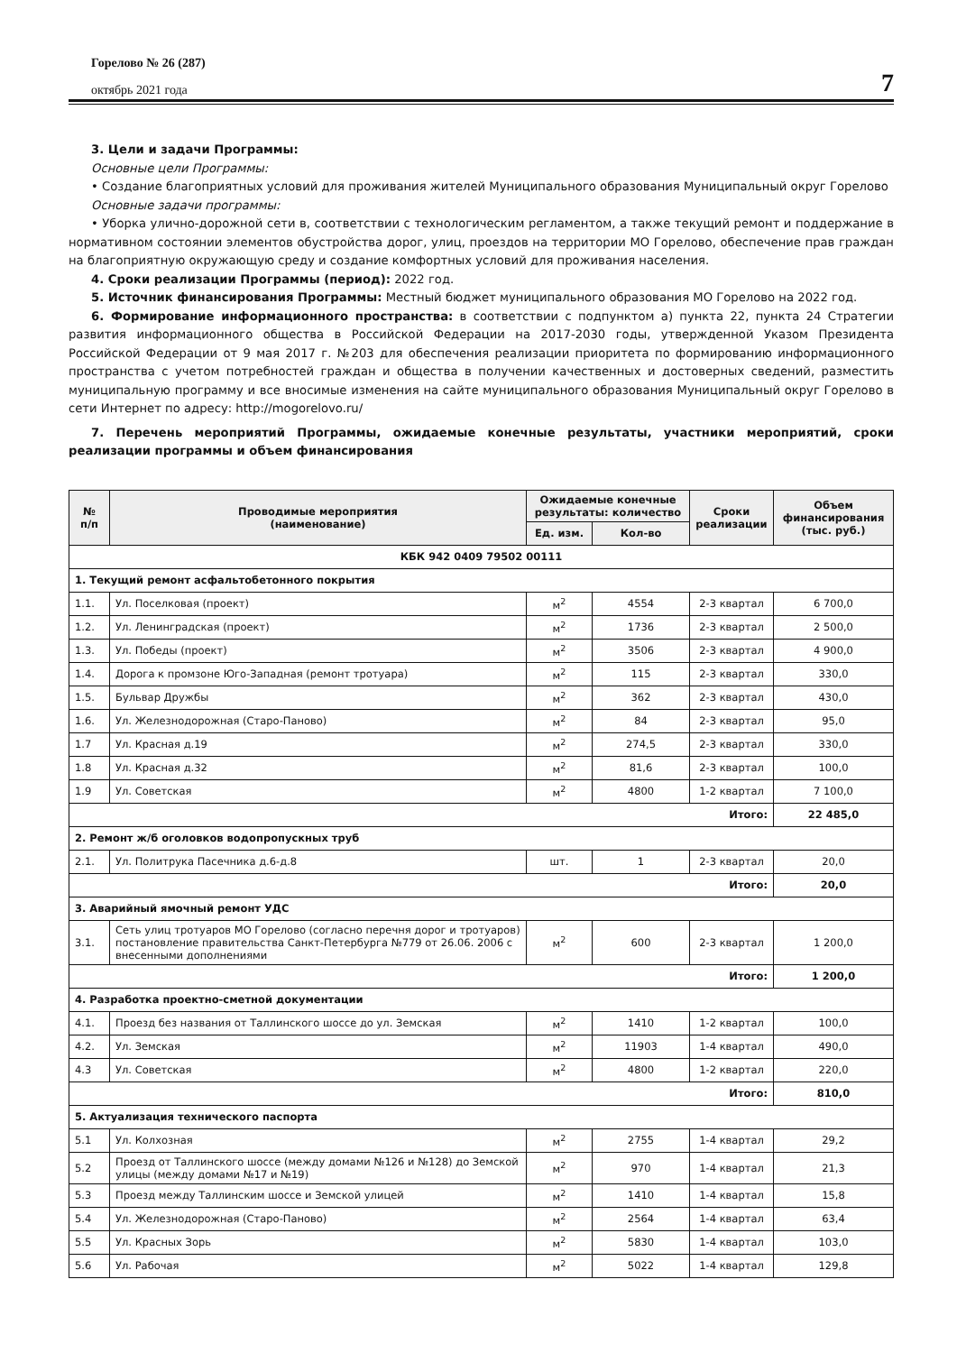Горелово № 26 (287)
октябрь 2021 года
7
3. Цели и задачи Программы:
Основные цели Программы:
• Создание благоприятных условий для проживания жителей Муниципального образования Муниципальный округ Горелово
Основные задачи программы:
• Уборка улично-дорожной сети в, соответствии с технологическим регламентом, а также текущий ремонт и поддержание в нормативном состоянии элементов обустройства дорог, улиц, проездов на территории МО Горелово, обеспечение прав граждан на благоприятную окружающую среду и создание комфортных условий для проживания населения.
4. Сроки реализации Программы (период): 2022 год.
5. Источник финансирования Программы: Местный бюджет муниципального образования МО Горелово на 2022 год.
6. Формирование информационного пространства: в соответствии с подпунктом а) пункта 22, пункта 24 Стратегии развития информационного общества в Российской Федерации на 2017-2030 годы, утвержденной Указом Президента Российской Федерации от 9 мая 2017 г. №203 для обеспечения реализации приоритета по формированию информационного пространства с учетом потребностей граждан и общества в получении качественных и достоверных сведений, разместить муниципальную программу и все вносимые изменения на сайте муниципального образования Муниципальный округ Горелово в сети Интернет по адресу: http://mogorelovo.ru/
7. Перечень мероприятий Программы, ожидаемые конечные результаты, участники мероприятий, сроки реализации программы и объем финансирования
| № п/п | Проводимые мероприятия (наименование) | Ожидаемые конечные результаты: количество | | Сроки реализации | Объем финансирования (тыс. руб.) |
| --- | --- | --- | --- | --- | --- |
| | | Ед. изм. | Кол-во | | |
| КБК 942 0409 79502 00111 | | | | | |
| 1. Текущий ремонт асфальтобетонного покрытия | | | | | |
| 1.1. | Ул. Поселковая (проект) | м<sup>2</sup> | 4554 | 2-3 квартал | 6 700,0 |
| 1.2. | Ул. Ленинградская (проект) | м<sup>2</sup> | 1736 | 2-3 квартал | 2 500,0 |
| 1.3. | Ул. Победы (проект) | м<sup>2</sup> | 3506 | 2-3 квартал | 4 900,0 |
| 1.4. | Дорога к промзоне Юго-Западная (ремонт тротуара) | м<sup>2</sup> | 115 | 2-3 квартал | 330,0 |
| 1.5. | Бульвар Дружбы | м<sup>2</sup> | 362 | 2-3 квартал | 430,0 |
| 1.6. | Ул. Железнодорожная (Старо-Паново) | м<sup>2</sup> | 84 | 2-3 квартал | 95,0 |
| 1.7 | Ул. Красная д.19 | м<sup>2</sup> | 274,5 | 2-3 квартал | 330,0 |
| 1.8 | Ул. Красная д.32 | м<sup>2</sup> | 81,6 | 2-3 квартал | 100,0 |
| 1.9 | Ул. Советская | м<sup>2</sup> | 4800 | 1-2 квартал | 7 100,0 |
| Итого: | | | | | 22 485,0 |
| 2. Ремонт ж/б оголовков водопропускных труб | | | | | |
| 2.1. | Ул. Политрука Пасечника д.6-д.8 | шт. | 1 | 2-3 квартал | 20,0 |
| Итого: | | | | | 20,0 |
| 3. Аварийный ямочный ремонт УДС | | | | | |
| 3.1. | Сеть улиц тротуаров МО Горелово (согласно перечня дорог и тротуаров) постановление правительства Санкт-Петербурга №779 от 26.06. 2006 с внесенными дополнениями | м<sup>2</sup> | 600 | 2-3 квартал | 1 200,0 |
| Итого: | | | | | 1 200,0 |
| 4. Разработка проектно-сметной документации | | | | | |
| 4.1. | Проезд без названия от Таллинского шоссе до ул. Земская | м<sup>2</sup> | 1410 | 1-2 квартал | 100,0 |
| 4.2. | Ул. Земская | м<sup>2</sup> | 11903 | 1-4 квартал | 490,0 |
| 4.3 | Ул. Советская | м<sup>2</sup> | 4800 | 1-2 квартал | 220,0 |
| Итого: | | | | | 810,0 |
| 5. Актуализация технического паспорта | | | | | |
| 5.1 | Ул. Колхозная | м<sup>2</sup> | 2755 | 1-4 квартал | 29,2 |
| 5.2 | Проезд от Таллинского шоссе (между домами №126 и №128) до Земской улицы (между домами №17 и №19) | м<sup>2</sup> | 970 | 1-4 квартал | 21,3 |
| 5.3 | Проезд между Таллинским шоссе и Земской улицей | м<sup>2</sup> | 1410 | 1-4 квартал | 15,8 |
| 5.4 | Ул. Железнодорожная (Старо-Паново) | м<sup>2</sup> | 2564 | 1-4 квартал | 63,4 |
| 5.5 | Ул. Красных Зорь | м<sup>2</sup> | 5830 | 1-4 квартал | 103,0 |
| 5.6 | Ул. Рабочая | м<sup>2</sup> | 5022 | 1-4 квартал | 129,8 |